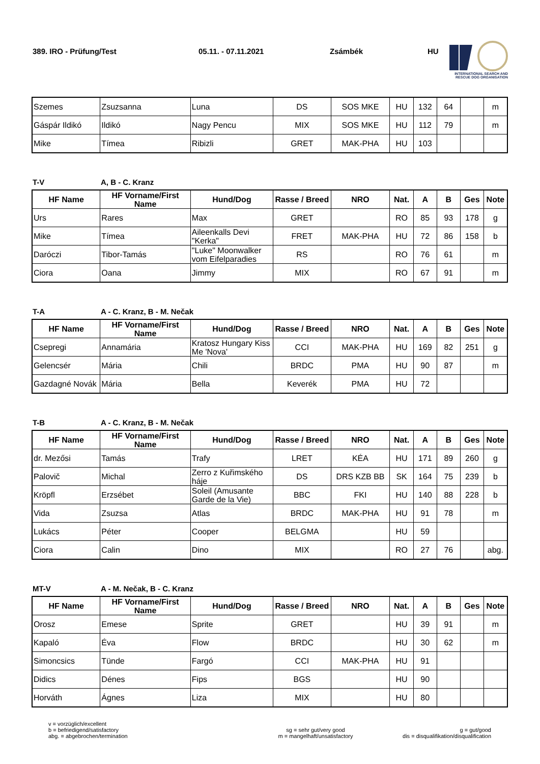389. IRO - Prüfung/Test 05.11. - 07.11.2021 Zsámbék HU
INTERNATIONAL SEARCH AND
RESCUE DOG ORGANISATION
| Szemes | Zsuzsanna | Luna | DS | SOS MKE | HU | 132 | 64 | | m |
| Gáspár Ildikó | Ildikó | Nagy Pencu | MIX | SOS MKE | HU | 112 | 79 | | m |
| Mike | Tímea | Ribizli | GRET | MAK-PHA | HU | 103 | | | |
T-V A, B - C. Kranz
| HF Name | HF Vorname/First Name | Hund/Dog | Rasse / Breed | NRO | Nat. | A | B | Ges | Note |
| --- | --- | --- | --- | --- | --- | --- | --- | --- | --- |
| Urs | Rares | Max | GRET | | RO | 85 | 93 | 178 | g |
| Mike | Tímea | Aileenkalls Devi "Kerka" | FRET | MAK-PHA | HU | 72 | 86 | 158 | b |
| Daróczi | Tibor-Tamás | "Luke" Moonwalker vom Eifelparadies | RS | | RO | 76 | 61 | | m |
| Ciora | Oana | Jimmy | MIX | | RO | 67 | 91 | | m |
T-A A - C. Kranz, B - M. Nečak
| HF Name | HF Vorname/First Name | Hund/Dog | Rasse / Breed | NRO | Nat. | A | B | Ges | Note |
| --- | --- | --- | --- | --- | --- | --- | --- | --- | --- |
| Csepregi | Annamária | Kratosz Hungary Kiss Me 'Nova' | CCI | MAK-PHA | HU | 169 | 82 | 251 | g |
| Gelencsér | Mária | Chili | BRDC | PMA | HU | 90 | 87 | | m |
| Gazdagné Novák | Mária | Bella | Keverék | PMA | HU | 72 | | | |
T-B A - C. Kranz, B - M. Nečak
| HF Name | HF Vorname/First Name | Hund/Dog | Rasse / Breed | NRO | Nat. | A | B | Ges | Note |
| --- | --- | --- | --- | --- | --- | --- | --- | --- | --- |
| dr. Mezősi | Tamás | Trafy | LRET | KÉA | HU | 171 | 89 | 260 | g |
| Palovič | Michal | Zerro z Kuřimského háje | DS | DRS KZB BB | SK | 164 | 75 | 239 | b |
| Kröpfl | Erzsébet | Soleil (Amusante Garde de la Vie) | BBC | FKI | HU | 140 | 88 | 228 | b |
| Vida | Zsuzsa | Atlas | BRDC | MAK-PHA | HU | 91 | 78 | | m |
| Lukács | Péter | Cooper | BELGMA | | HU | 59 | | | |
| Ciora | Calin | Dino | MIX | | RO | 27 | 76 | | abg. |
MT-V A - M. Nečak, B - C. Kranz
| HF Name | HF Vorname/First Name | Hund/Dog | Rasse / Breed | NRO | Nat. | A | B | Ges | Note |
| --- | --- | --- | --- | --- | --- | --- | --- | --- | --- |
| Orosz | Emese | Sprite | GRET | | HU | 39 | 91 | | m |
| Kapaló | Éva | Flow | BRDC | | HU | 30 | 62 | | m |
| Simoncsics | Tünde | Fargó | CCI | MAK-PHA | HU | 91 | | | |
| Didics | Dénes | Fips | BGS | | HU | 90 | | | |
| Horváth | Ágnes | Liza | MIX | | HU | 80 | | | |
v = vorzüglich/excellent
b = befriedigend/satisfactory
abg. = abgebrochen/termination
sg = sehr gut/very good
m = mangelhaft/unsatisfactory
g = gut/good
dis = disqualifikation/disqualification